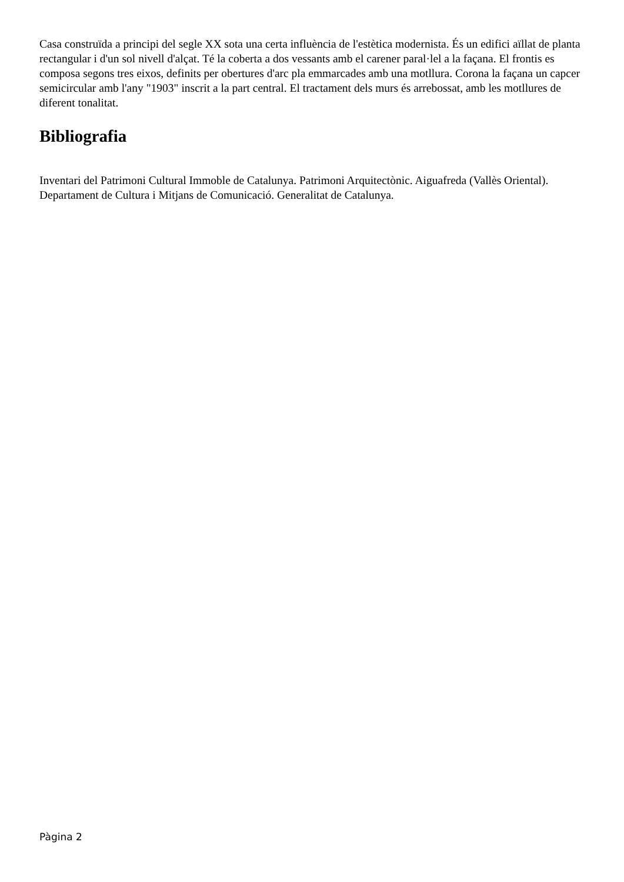Casa construïda a principi del segle XX sota una certa influència de l'estètica modernista. És un edifici aïllat de planta rectangular i d'un sol nivell d'alçat. Té la coberta a dos vessants amb el carener paral·lel a la façana. El frontis es composa segons tres eixos, definits per obertures d'arc pla emmarcades amb una motllura. Corona la façana un capcer semicircular amb l'any "1903" inscrit a la part central. El tractament dels murs és arrebossat, amb les motllures de diferent tonalitat.
Bibliografia
Inventari del Patrimoni Cultural Immoble de Catalunya. Patrimoni Arquitectònic. Aiguafreda (Vallès Oriental). Departament de Cultura i Mitjans de Comunicació. Generalitat de Catalunya.
Pàgina 2